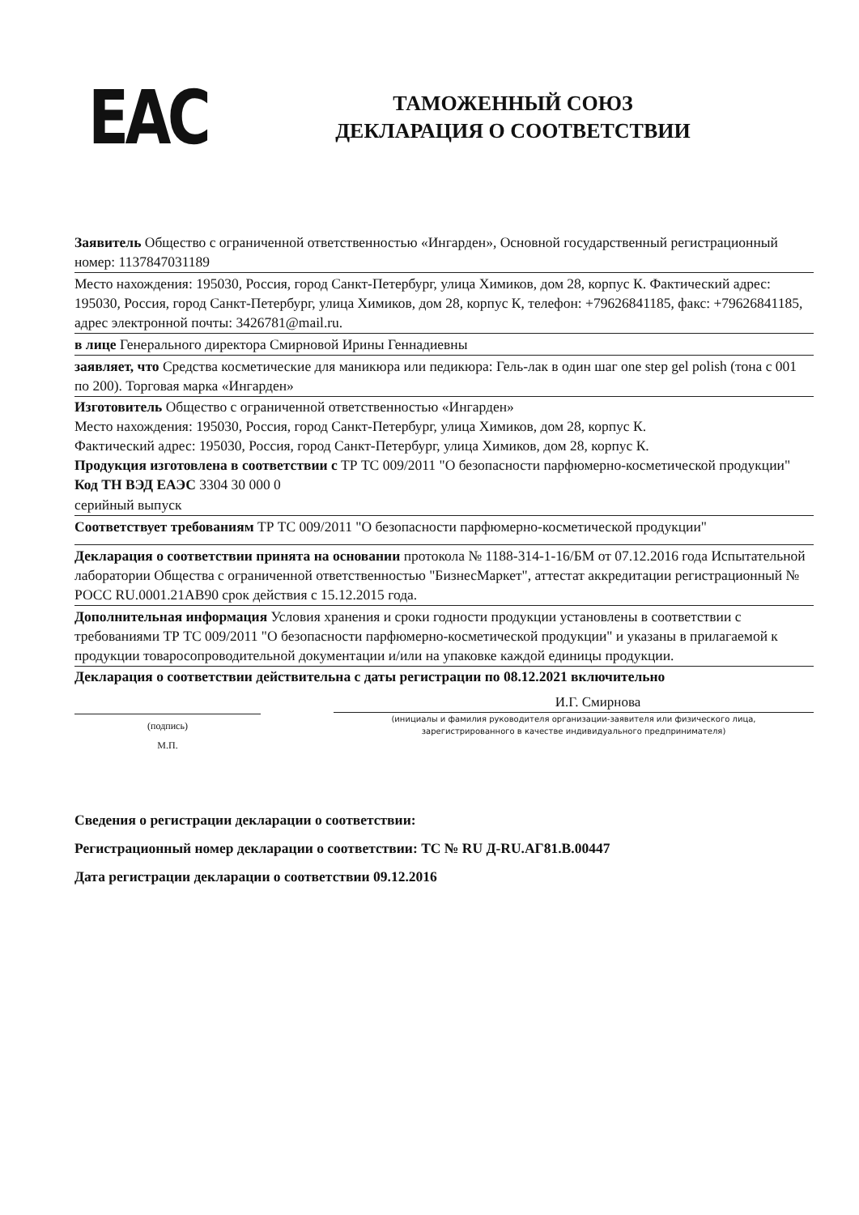EAC
ТАМОЖЕННЫЙ СОЮЗ
ДЕКЛАРАЦИЯ О СООТВЕТСТВИИ
Заявитель Общество с ограниченной ответственностью «Ингарден», Основной государственный регистрационный номер: 1137847031189
Место нахождения: 195030, Россия, город Санкт-Петербург, улица Химиков, дом 28, корпус К. Фактический адрес: 195030, Россия, город Санкт-Петербург, улица Химиков, дом 28, корпус К, телефон: +79626841185, факс: +79626841185, адрес электронной почты: 3426781@mail.ru.
в лице Генерального директора Смирновой Ирины Геннадиевны
заявляет, что Средства косметические для маникюра или педикюра: Гель-лак в один шаг one step gel polish (тона с 001 по 200). Торговая марка «Ингарден»
Изготовитель Общество с ограниченной ответственностью «Ингарден»
Место нахождения: 195030, Россия, город Санкт-Петербург, улица Химиков, дом 28, корпус К.
Фактический адрес: 195030, Россия, город Санкт-Петербург, улица Химиков, дом 28, корпус К.
Продукция изготовлена в соответствии с ТР ТС 009/2011 "О безопасности парфюмерно-косметической продукции"
Код ТН ВЭД ЕАЭС 3304 30 000 0
серийный выпуск
Соответствует требованиям ТР ТС 009/2011 "О безопасности парфюмерно-косметической продукции"
Декларация о соответствии принята на основании протокола № 1188-314-1-16/БМ от 07.12.2016 года Испытательной лаборатории Общества с ограниченной ответственностью "БизнесМаркет", аттестат аккредитации регистрационный № РОСС RU.0001.21АВ90 срок действия с 15.12.2015 года.
Дополнительная информация Условия хранения и сроки годности продукции установлены в соответствии с требованиями ТР ТС 009/2011 "О безопасности парфюмерно-косметической продукции" и указаны в прилагаемой к продукции товаросопроводительной документации и/или на упаковке каждой единицы продукции.
Декларация о соответствии действительна с даты регистрации по 08.12.2021 включительно
(подпись)
М.П.
И.Г. Смирнова
(инициалы и фамилия руководителя организации-заявителя или физического лица,
зарегистрированного в качестве индивидуального предпринимателя)
Сведения о регистрации декларации о соответствии:
Регистрационный номер декларации о соответствии: ТС № RU Д-RU.АГ81.В.00447
Дата регистрации декларации о соответствии 09.12.2016